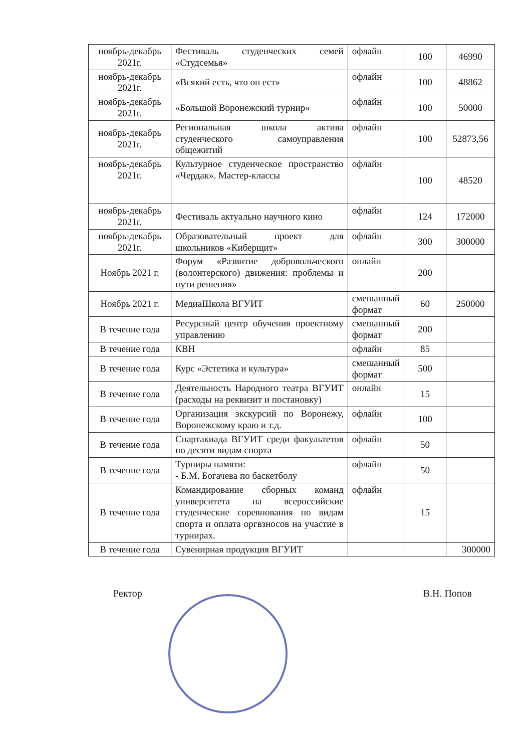| ноябрь-декабрь 2021г. | Фестиваль студенческих семей «Студсемья» | офлайн | 100 | 46990 |
| ноябрь-декабрь 2021г. | «Всякий есть, что он ест» | офлайн | 100 | 48862 |
| ноябрь-декабрь 2021г. | «Большой Воронежский турнир» | офлайн | 100 | 50000 |
| ноябрь-декабрь 2021г. | Региональная школа актива студенческого самоуправления общежитий | офлайн | 100 | 52873,56 |
| ноябрь-декабрь 2021г. | Культурное студенческое пространство «Чердак». Мастер-классы | офлайн | 100 | 48520 |
| ноябрь-декабрь 2021г. | Фестиваль актуально научного кино | офлайн | 124 | 172000 |
| ноябрь-декабрь 2021г. | Образовательный проект для школьников «Киберщит» | офлайн | 300 | 300000 |
| Ноябрь 2021 г. | Форум «Развитие добровольческого (волонтерского) движения: проблемы и пути решения» | онлайн | 200 | |
| Ноябрь 2021 г. | МедиаШкола ВГУИТ | смешанный формат | 60 | 250000 |
| В течение года | Ресурсный центр обучения проектному управлению | смешанный формат | 200 | |
| В течение года | КВН | офлайн | 85 | |
| В течение года | Курс «Эстетика и культура» | смешанный формат | 500 | |
| В течение года | Деятельность Народного театра ВГУИТ (расходы на реквизит и постановку) | онлайн | 15 | |
| В течение года | Организация экскурсий по Воронежу, Воронежскому краю и т.д. | офлайн | 100 | |
| В течение года | Спартакиада ВГУИТ среди факультетов по десяти видам спорта | офлайн | 50 | |
| В течение года | Турниры памяти: - Б.М. Богачева по баскетболу | офлайн | 50 | |
| В течение года | Командирование сборных команд университета на всероссийские студенческие соревнования по видам спорта и оплата оргвзносов на участие в турнирах. | офлайн | 15 | |
| В течение года | Сувенирная продукция ВГУИТ | | | 300000 |
Ректор В.Н. Попов